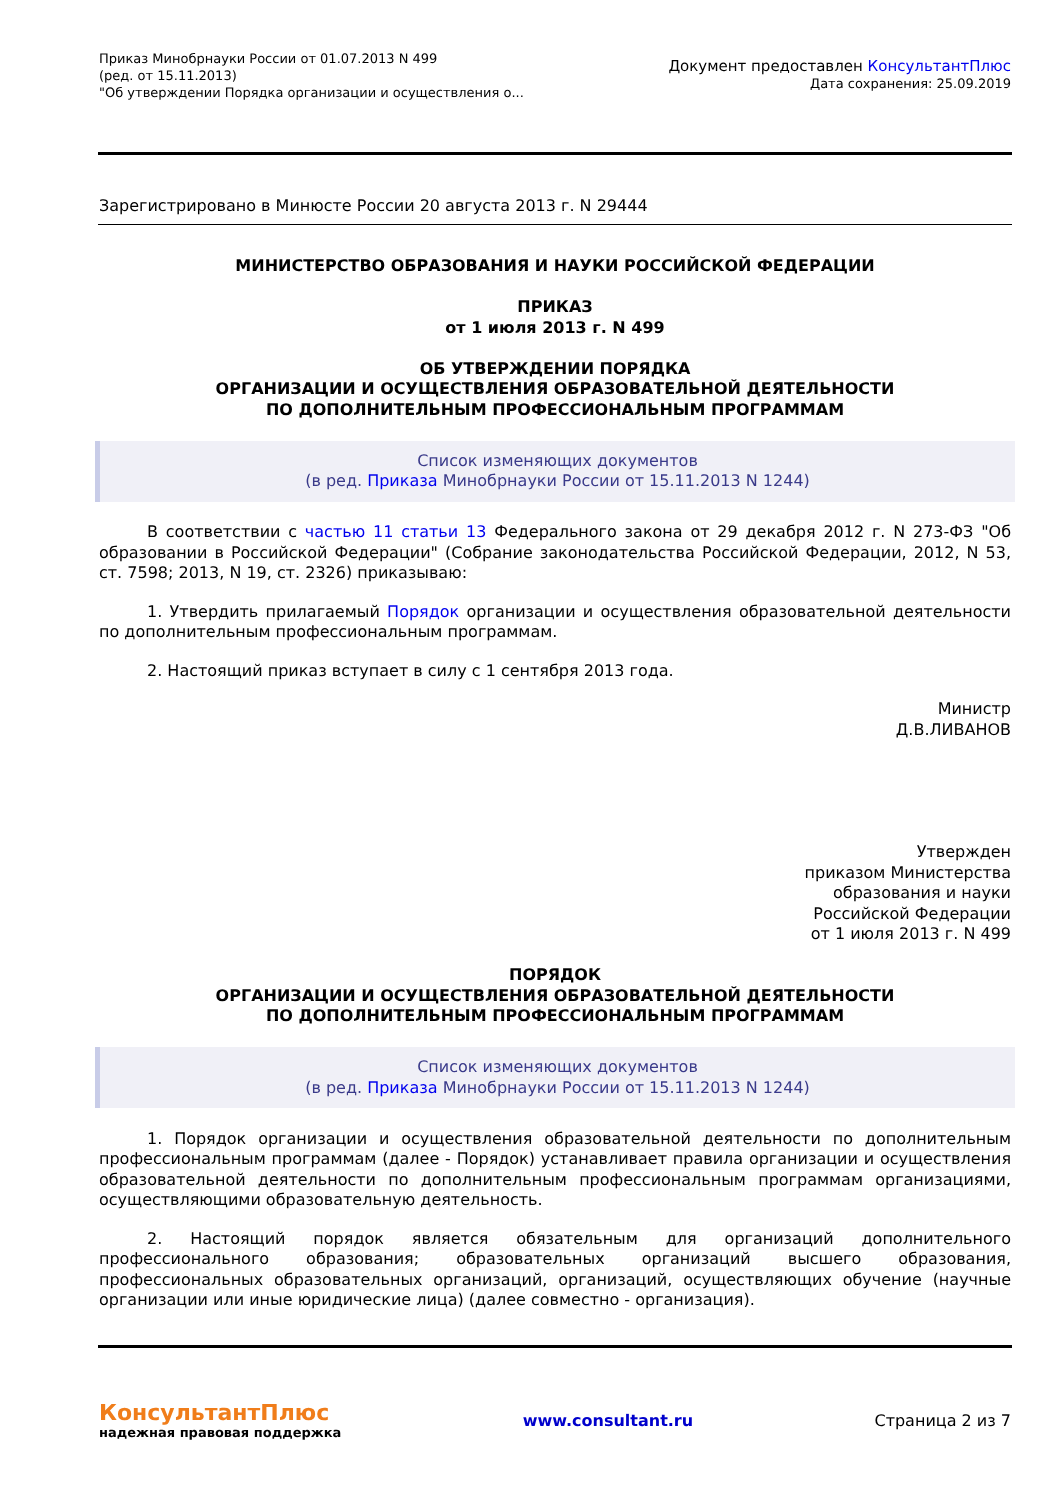Приказ Минобрнауки России от 01.07.2013 N 499
(ред. от 15.11.2013)
"Об утверждении Порядка организации и осуществления о...
Документ предоставлен КонсультантПлюс
Дата сохранения: 25.09.2019
Зарегистрировано в Минюсте России 20 августа 2013 г. N 29444
МИНИСТЕРСТВО ОБРАЗОВАНИЯ И НАУКИ РОССИЙСКОЙ ФЕДЕРАЦИИ
ПРИКАЗ
от 1 июля 2013 г. N 499
ОБ УТВЕРЖДЕНИИ ПОРЯДКА
ОРГАНИЗАЦИИ И ОСУЩЕСТВЛЕНИЯ ОБРАЗОВАТЕЛЬНОЙ ДЕЯТЕЛЬНОСТИ
ПО ДОПОЛНИТЕЛЬНЫМ ПРОФЕССИОНАЛЬНЫМ ПРОГРАММАМ
Список изменяющих документов
(в ред. Приказа Минобрнауки России от 15.11.2013 N 1244)
В соответствии с частью 11 статьи 13 Федерального закона от 29 декабря 2012 г. N 273-ФЗ "Об образовании в Российской Федерации" (Собрание законодательства Российской Федерации, 2012, N 53, ст. 7598; 2013, N 19, ст. 2326) приказываю:
1. Утвердить прилагаемый Порядок организации и осуществления образовательной деятельности по дополнительным профессиональным программам.
2. Настоящий приказ вступает в силу с 1 сентября 2013 года.
Министр
Д.В.ЛИВАНОВ
Утвержден
приказом Министерства
образования и науки
Российской Федерации
от 1 июля 2013 г. N 499
ПОРЯДОК
ОРГАНИЗАЦИИ И ОСУЩЕСТВЛЕНИЯ ОБРАЗОВАТЕЛЬНОЙ ДЕЯТЕЛЬНОСТИ
ПО ДОПОЛНИТЕЛЬНЫМ ПРОФЕССИОНАЛЬНЫМ ПРОГРАММАМ
Список изменяющих документов
(в ред. Приказа Минобрнауки России от 15.11.2013 N 1244)
1. Порядок организации и осуществления образовательной деятельности по дополнительным профессиональным программам (далее - Порядок) устанавливает правила организации и осуществления образовательной деятельности по дополнительным профессиональным программам организациями, осуществляющими образовательную деятельность.
2. Настоящий порядок является обязательным для организаций дополнительного профессионального образования; образовательных организаций высшего образования, профессиональных образовательных организаций, организаций, осуществляющих обучение (научные организации или иные юридические лица) (далее совместно - организация).
КонсультантПлюс
надежная правовая поддержка
www.consultant.ru Страница 2 из 7